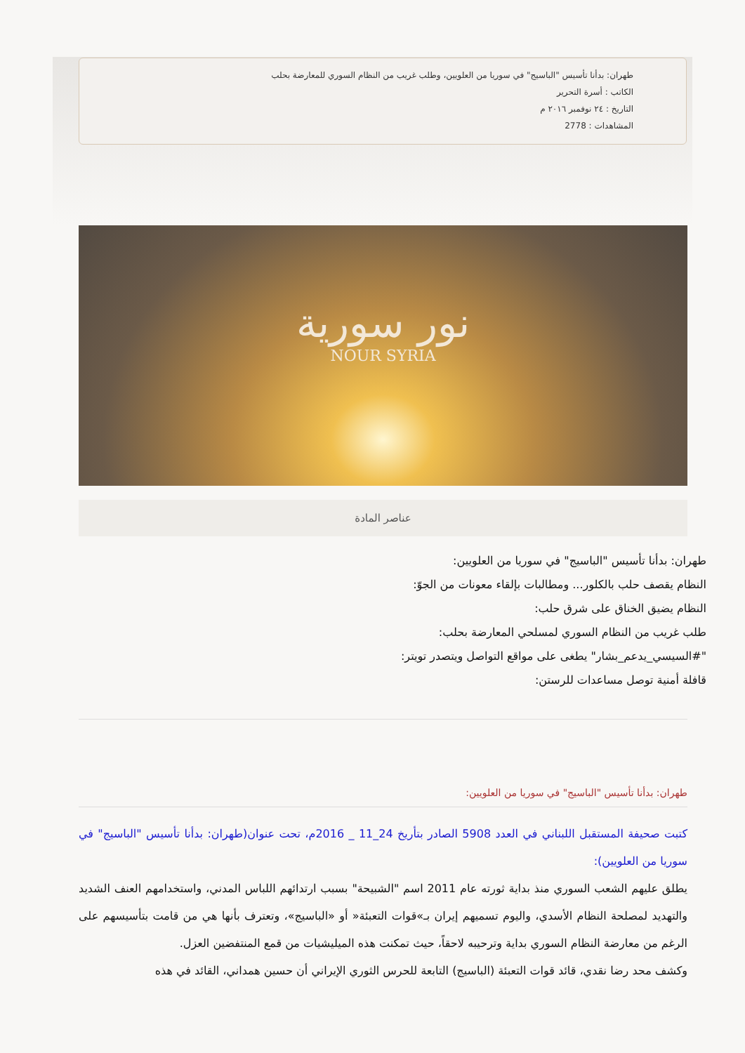طهران: بدأنا تأسيس "الباسيج" في سوريا من العلويين، وطلب غريب من النظام السوري للمعارضة بحلب
الكاتب : أسرة التحرير
التاريخ : ٢٤ نوفمبر ٢٠١٦ م
المشاهدات : 2778
نور سورية
NOUR SYRIA
عناصر المادة
طهران: بدأنا تأسيس "الباسيج" في سوريا من العلويين:
النظام يقصف حلب بالكلور... ومطالبات بإلقاء معونات من الجوّ:
النظام يضيق الخناق على شرق حلب:
طلب غريب من النظام السوري لمسلحي المعارضة بحلب:
"#السيسي_يدعم_بشار" يطغى على مواقع التواصل ويتصدر تويتر:
قافلة أمنية توصل مساعدات للرستن:
طهران: بدأنا تأسيس "الباسيج" في سوريا من العلويين:
كتبت صحيفة المستقبل اللبناني في العدد 5908 الصادر بتأريخ 24_11 _ 2016م، تحت عنوان(طهران: بدأنا تأسيس "الباسيج" في سوريا من العلويين):
يطلق عليهم الشعب السوري منذ بداية ثورته عام 2011 اسم "الشبيحة" بسبب ارتدائهم اللباس المدني، واستخدامهم العنف الشديد والتهديد لمصلحة النظام الأسدي، واليوم تسميهم إيران بـ»قوات التعبئة« أو «الباسيج»، وتعترف بأنها هي من قامت بتأسيسهم على الرغم من معارضة النظام السوري بداية وترحيبه لاحقاً، حيث تمكنت هذه الميليشيات من قمع المنتفضين العزل.
وكشف محد رضا نقدي، قائد قوات التعبئة (الباسيج) التابعة للحرس الثوري الإيراني أن حسين همداني، القائد في هذه